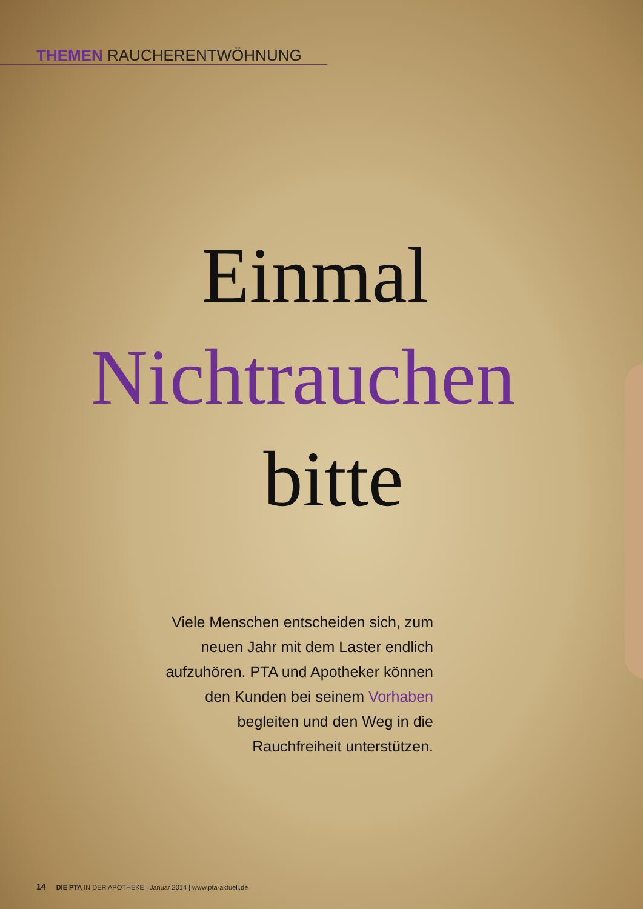THEMEN RAUCHERENTWÖHNUNG
Einmal
Nichtrauchen
bitte
Viele Menschen entscheiden sich, zum neuen Jahr mit dem Laster endlich aufzuhören. PTA und Apotheker können den Kunden bei seinem Vorhaben begleiten und den Weg in die Rauchfreiheit unterstützen.
14 DIE PTA IN DER APOTHEKE | Januar 2014 | www.pta-aktuell.de